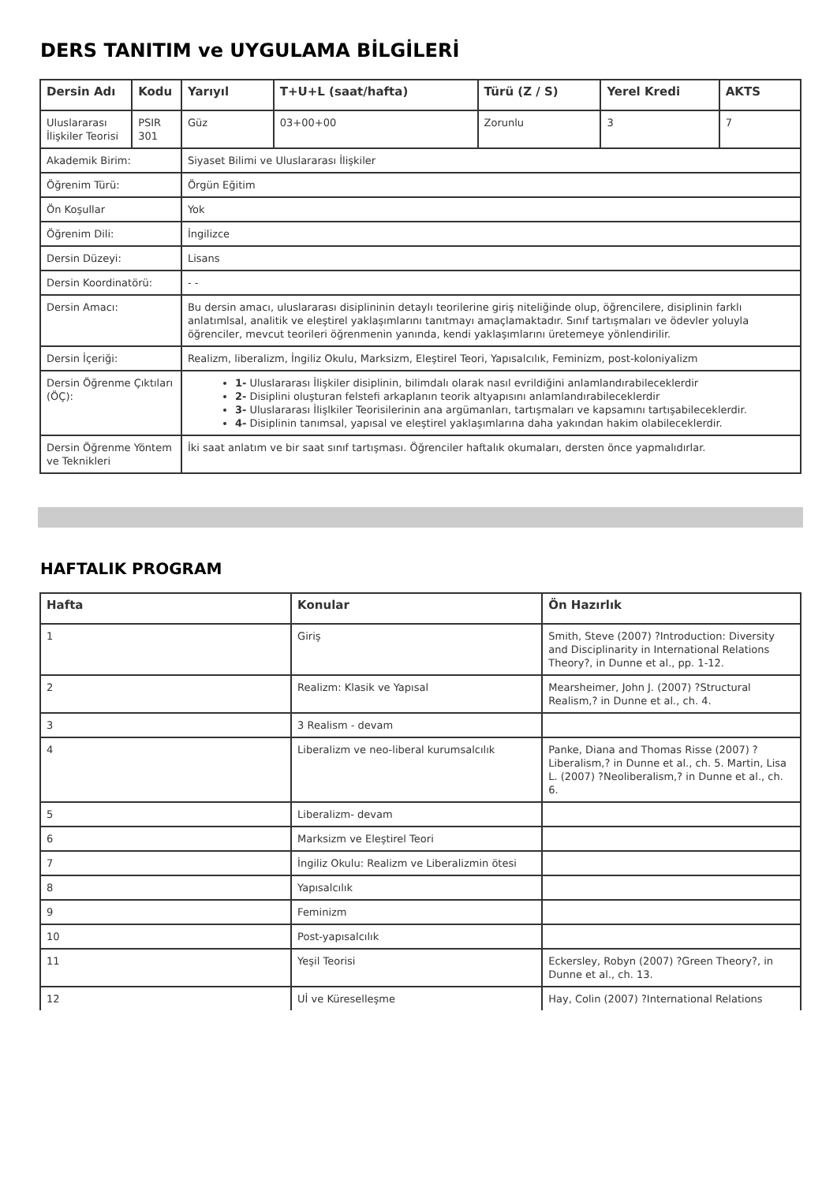DERS TANITIM ve UYGULAMA BİLGİLERİ
| Dersin Adı | Kodu | Yarıyıl | T+U+L (saat/hafta) | Türü (Z / S) | Yerel Kredi | AKTS |
| --- | --- | --- | --- | --- | --- | --- |
| Uluslararası İlişkiler Teorisi | PSIR 301 | Güz | 03+00+00 | Zorunlu | 3 | 7 |
| Akademik Birim: | | Siyaset Bilimi ve Uluslararası İlişkiler | | | | |
| Öğrenim Türü: | | Örgün Eğitim | | | | |
| Ön Koşullar | | Yok | | | | |
| Öğrenim Dili: | | İngilizce | | | | |
| Dersin Düzeyi: | | Lisans | | | | |
| Dersin Koordinatörü: | | - - | | | | |
| Dersin Amacı: | | Bu dersin amacı, uluslararası disiplininin detaylı teorilerine giriş niteliğinde olup, öğrencilere, disiplinin farklı anlatımlsal, analitik ve eleştirel yaklaşımlarını tanıtmayı amaçlamaktadır. Sınıf tartışmaları ve ödevler yoluyla öğrenciler, mevcut teorileri öğrenmenin yanında, kendi yaklaşımlarını üretemeye yönlendirilir. | | | | |
| Dersin İçeriği: | | Realizm, liberalizm, İngiliz Okulu, Marksizm, Eleştirel Teori, Yapısalcılık, Feminizm, post-koloniyalizm | | | | |
| Dersin Öğrenme Çıktıları (ÖÇ): | | 1- Uluslararası İlişkiler disiplinin, bilimdalı olarak nasıl evrildiğini anlamlandırabileceklerdir 2- Disiplini oluşturan felstefi arkaplanın teorik altyapısını anlamlandırabileceklerdir 3- Uluslararası İlişlkiler Teorisilerinin ana argümanları, tartışmaları ve kapsamını tartışabileceklerdir. 4- Disiplinin tanımsal, yapısal ve eleştirel yaklaşımlarına daha yakından hakim olabileceklerdir. | | | | |
| Dersin Öğrenme Yöntem ve Teknikleri | | İki saat anlatım ve bir saat sınıf tartışması. Öğrenciler haftalık okumaları, dersten önce yapmalıdırlar. | | | | |
HAFTALIK PROGRAM
| Hafta | Konular | Ön Hazırlık |
| --- | --- | --- |
| 1 | Giriş | Smith, Steve (2007) ?Introduction: Diversity and Disciplinarity in International Relations Theory?, in Dunne et al., pp. 1-12. |
| 2 | Realizm: Klasik ve Yapısal | Mearsheimer, John J. (2007) ?Structural Realism,? in Dunne et al., ch. 4. |
| 3 | 3 Realism - devam | |
| 4 | Liberalizm ve neo-liberal kurumsalcılık | Panke, Diana and Thomas Risse (2007) ?Liberalism,? in Dunne et al., ch. 5. Martin, Lisa L. (2007) ?Neoliberalism,? in Dunne et al., ch. 6. |
| 5 | Liberalizm- devam | |
| 6 | Marksizm ve Eleştirel Teori | |
| 7 | İngiliz Okulu: Realizm ve Liberalizmin ötesi | |
| 8 | Yapısalcılık | |
| 9 | Feminizm | |
| 10 | Post-yapısalcılık | |
| 11 | Yeşil Teorisi | Eckersley, Robyn (2007) ?Green Theory?, in Dunne et al., ch. 13. |
| 12 | Uİ ve Küreselleşme | Hay, Colin (2007) ?International Relations |